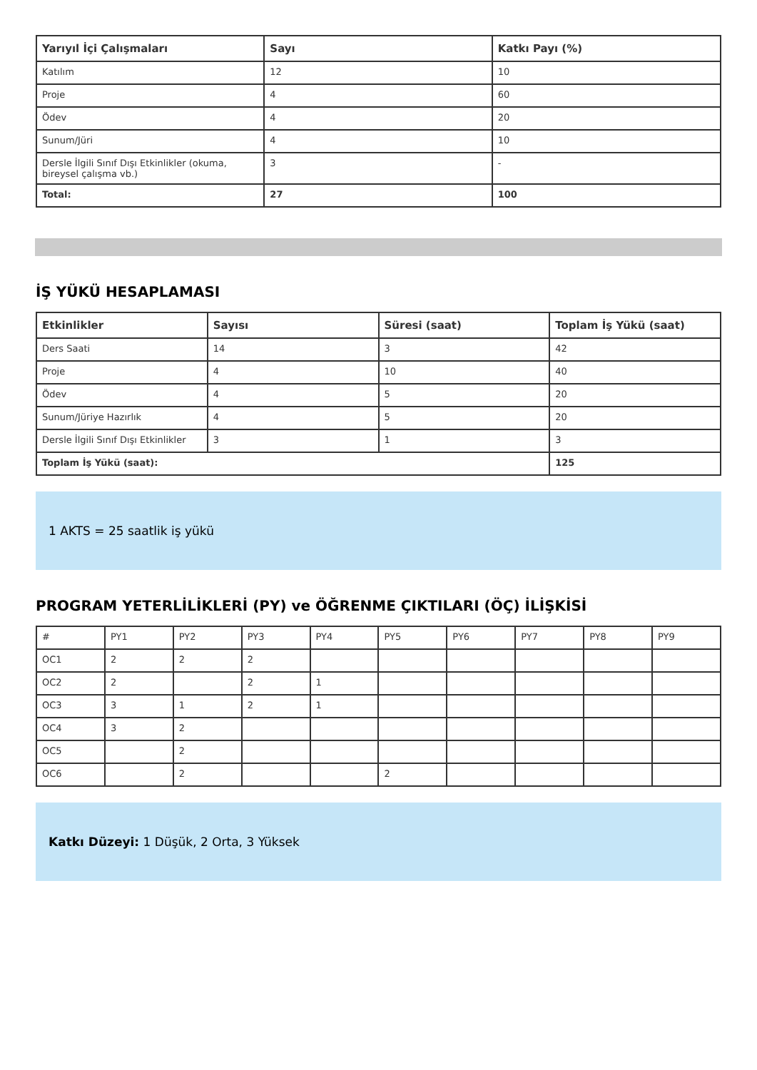| Yarıyıl İçi Çalışmaları | Sayı | Katkı Payı (%) |
| --- | --- | --- |
| Katılım | 12 | 10 |
| Proje | 4 | 60 |
| Ödev | 4 | 20 |
| Sunum/Jüri | 4 | 10 |
| Dersle İlgili Sınıf Dışı Etkinlikler (okuma, bireysel çalışma vb.) | 3 | - |
| Total: | 27 | 100 |
İŞ YÜKÜ HESAPLAMASI
| Etkinlikler | Sayısı | Süresi (saat) | Toplam İş Yükü (saat) |
| --- | --- | --- | --- |
| Ders Saati | 14 | 3 | 42 |
| Proje | 4 | 10 | 40 |
| Ödev | 4 | 5 | 20 |
| Sunum/Jüriye Hazırlık | 4 | 5 | 20 |
| Dersle İlgili Sınıf Dışı Etkinlikler | 3 | 1 | 3 |
| Toplam İş Yükü (saat): | | | 125 |
1 AKTS = 25 saatlik iş yükü
PROGRAM YETERLİLİKLERİ (PY) ve ÖĞRENME ÇIKTILARI (ÖÇ) İLİŞKİSİ
| # | PY1 | PY2 | PY3 | PY4 | PY5 | PY6 | PY7 | PY8 | PY9 |
| OC1 | 2 | 2 | 2 | | | | | | |
| OC2 | 2 | | 2 | 1 | | | | | |
| OC3 | 3 | 1 | 2 | 1 | | | | | |
| OC4 | 3 | 2 | | | | | | | |
| OC5 | | 2 | | | | | | | |
| OC6 | | 2 | | | 2 | | | | |
Katkı Düzeyi: 1 Düşük, 2 Orta, 3 Yüksek